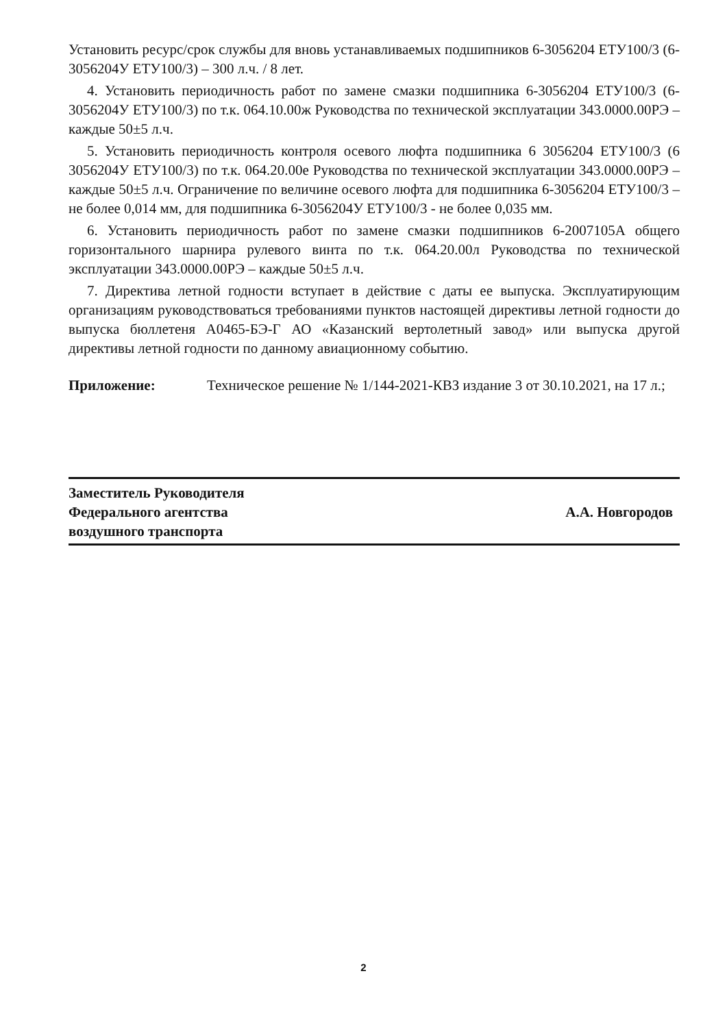Установить ресурс/срок службы для вновь устанавливаемых подшипников 6-3056204 ЕТУ100/3 (6-3056204У ЕТУ100/3) – 300 л.ч. / 8 лет.
4. Установить периодичность работ по замене смазки подшипника 6-3056204 ЕТУ100/3 (6-3056204У ЕТУ100/3) по т.к. 064.10.00ж Руководства по технической эксплуатации 343.0000.00РЭ – каждые 50±5 л.ч.
5. Установить периодичность контроля осевого люфта подшипника 6 3056204 ЕТУ100/3 (6 3056204У ЕТУ100/3) по т.к. 064.20.00е Руководства по технической эксплуатации 343.0000.00РЭ – каждые 50±5 л.ч. Ограничение по величине осевого люфта для подшипника 6-3056204 ЕТУ100/3 – не более 0,014 мм, для подшипника 6-3056204У ЕТУ100/3 - не более 0,035 мм.
6. Установить периодичность работ по замене смазки подшипников 6-2007105А общего горизонтального шарнира рулевого винта по т.к. 064.20.00л Руководства по технической эксплуатации 343.0000.00РЭ – каждые 50±5 л.ч.
7. Директива летной годности вступает в действие с даты ее выпуска. Эксплуатирующим организациям руководствоваться требованиями пунктов настоящей директивы летной годности до выпуска бюллетеня А0465-БЭ-Г АО «Казанский вертолетный завод» или выпуска другой директивы летной годности по данному авиационному событию.
Приложение: Техническое решение № 1/144-2021-КВЗ издание 3 от 30.10.2021, на 17 л.;
Заместитель Руководителя
Федерального агентства
воздушного транспорта
А.А. Новгородов
2